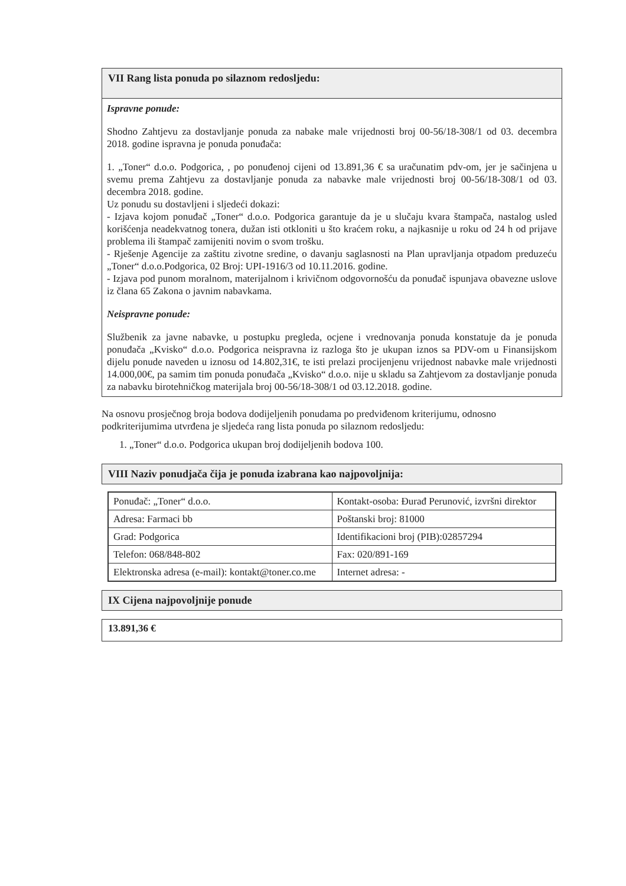VII Rang lista ponuda po silaznom redosljedu:
Ispravne ponude:
Shodno Zahtjevu za dostavljanje ponuda za nabake male vrijednosti broj 00-56/18-308/1 od 03. decembra 2018. godine ispravna je ponuda ponuđača:
1. „Toner“ d.o.o. Podgorica, , po ponuđenoj cijeni od 13.891,36 € sa uračunatim pdv-om, jer je sačinjena u svemu prema Zahtjevu za dostavljanje ponuda za nabavke male vrijednosti broj 00-56/18-308/1 od 03. decembra 2018. godine.
Uz ponudu su dostavljeni i sljedeći dokazi:
- Izjava kojom ponuđač „Toner“ d.o.o. Podgorica garantuje da je u slučaju kvara štampača, nastalog usled korišćenja neadekvatnog tonera, dužan isti otkloniti u što kraćem roku, a najkasnije u roku od 24 h od prijave problema ili štampač zamijeniti novim o svom trošku.
- Rješenje Agencije za zaštitu zivotne sredine, o davanju saglasnosti na Plan upravljanja otpadom preduzeću „Toner“ d.o.o.Podgorica, 02 Broj: UPI-1916/3 od 10.11.2016. godine.
- Izjava pod punom moralnom, materijalnom i krivičnom odgovornošću da ponuđač ispunjava obavezne uslove iz člana 65 Zakona o javnim nabavkama.
Neispravne ponude:
Službenik za javne nabavke, u postupku pregleda, ocjene i vrednovanja ponuda konstatuje da je ponuda ponuđača „Kvisko“ d.o.o. Podgorica neispravna iz razloga što je ukupan iznos sa PDV-om u Finansijskom dijelu ponude naveden u iznosu od 14.802,31€, te isti prelazi procijenjenu vrijednost nabavke male vrijednosti 14.000,00€, pa samim tim ponuda ponuđača „Kvisko“ d.o.o. nije u skladu sa Zahtjevom za dostavljanje ponuda za nabavku birotehničkog materijala broj 00-56/18-308/1 od 03.12.2018. godine.
Na osnovu prosječnog broja bodova dodijeljenih ponudama po predviđenom kriterijumu, odnosno podkriterijumima utvrđena je sljedeća rang lista ponuda po silaznom redosljedu:
1. „Toner“ d.o.o. Podgorica ukupan broj dodijeljenih bodova 100.
VIII Naziv ponudjača čija je ponuda izabrana kao najpovoljnija:
| Ponuđač: „Toner“ d.o.o. | Kontakt-osoba: Đurađ Perunović, izvršni direktor |
| Adresa: Farmaci bb | Poštanski broj: 81000 |
| Grad: Podgorica | Identifikacioni broj (PIB):02857294 |
| Telefon: 068/848-802 | Fax: 020/891-169 |
| Elektronska adresa (e-mail): kontakt@toner.co.me | Internet adresa: - |
IX Cijena najpovoljnije ponude
13.891,36 €